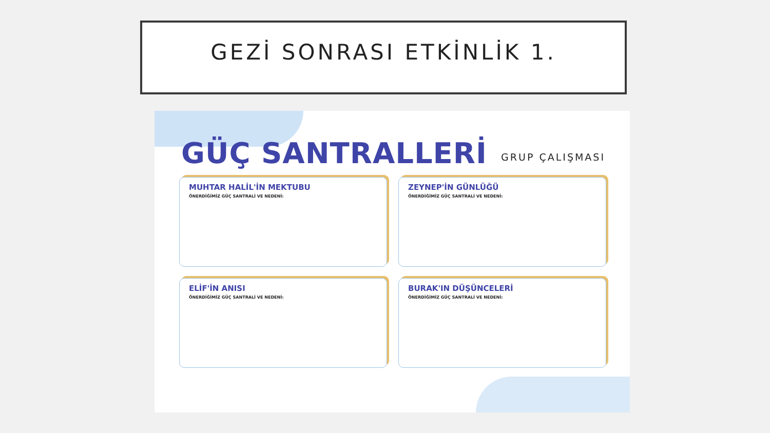GEZİ SONRASI ETKİNLİK 1.
GÜÇ SANTRALLERİ
GRUP ÇALIŞMASI
MUHTAR HALİL'İN MEKTUBU
ÖNERDİĞİMİZ GÜÇ SANTRALİ VE NEDENİ:
ZEYNEP'İN GÜNLÜĞÜ
ÖNERDİĞİMİZ GÜÇ SANTRALİ VE NEDENİ:
ELİF'İN ANISI
ÖNERDİĞİMİZ GÜÇ SANTRALİ VE NEDENİ:
BURAK'IN DÜŞÜNCELERİ
ÖNERDİĞİMİZ GÜÇ SANTRALİ VE NEDENİ: